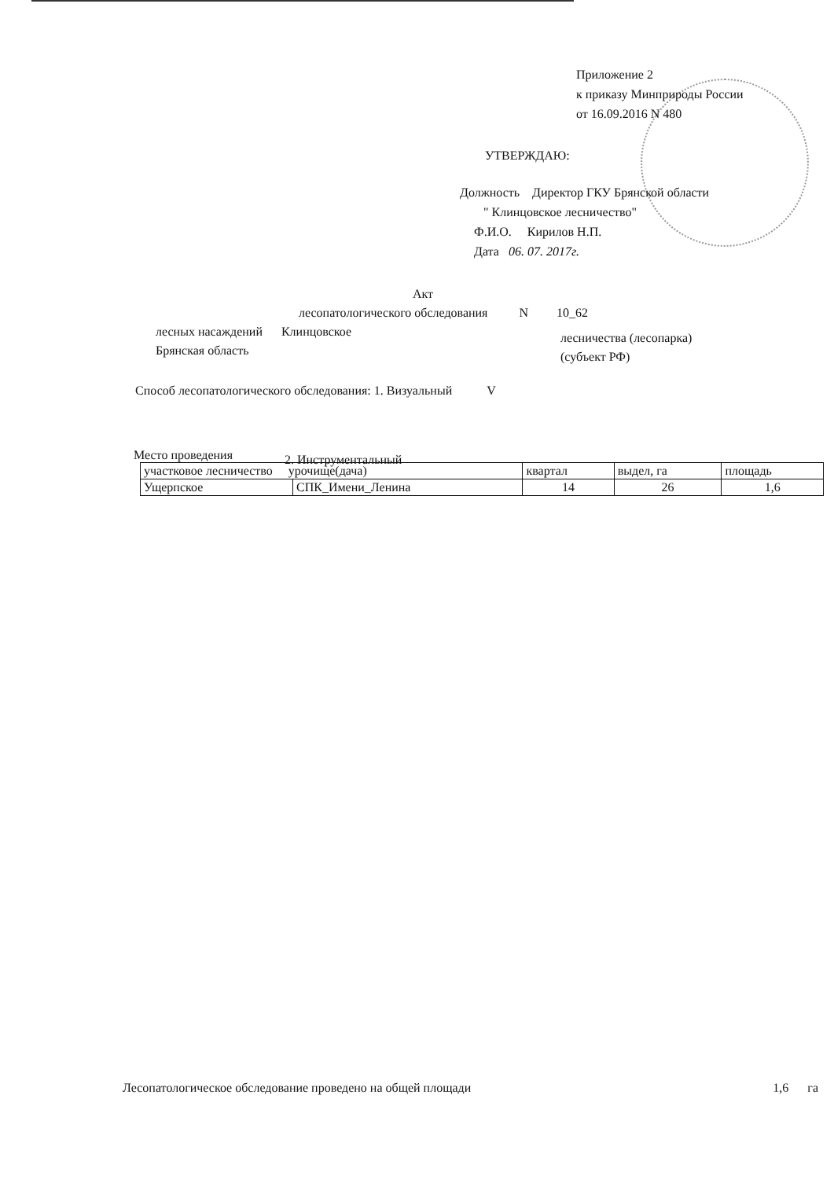Приложение 2
к приказу Минприроды России
от 16.09.2016 N 480
УТВЕРЖДАЮ:
Должность Директор ГКУ Брянской области
" Клинцовское лесничество"
Ф.И.О. Кирилов Н.П.
Дата 06. 07. 2017г.
Акт
лесопатологического обследования N 10_62
лесных насаждений Клинцовское
Брянская область
лесничества (лесопарка)
(субъект РФ)
Способ лесопатологического обследования: 1. Визуальный V
2. Инструментальный
Место проведения
| участковое лесничество урочище(дача) | | квартал | выдел, га | площадь |
| Ущерпское | СПК_Имени_Ленина | 14 | 26 | 1,6 |
Лесопатологическое обследование проведено на общей площади 1,6 га